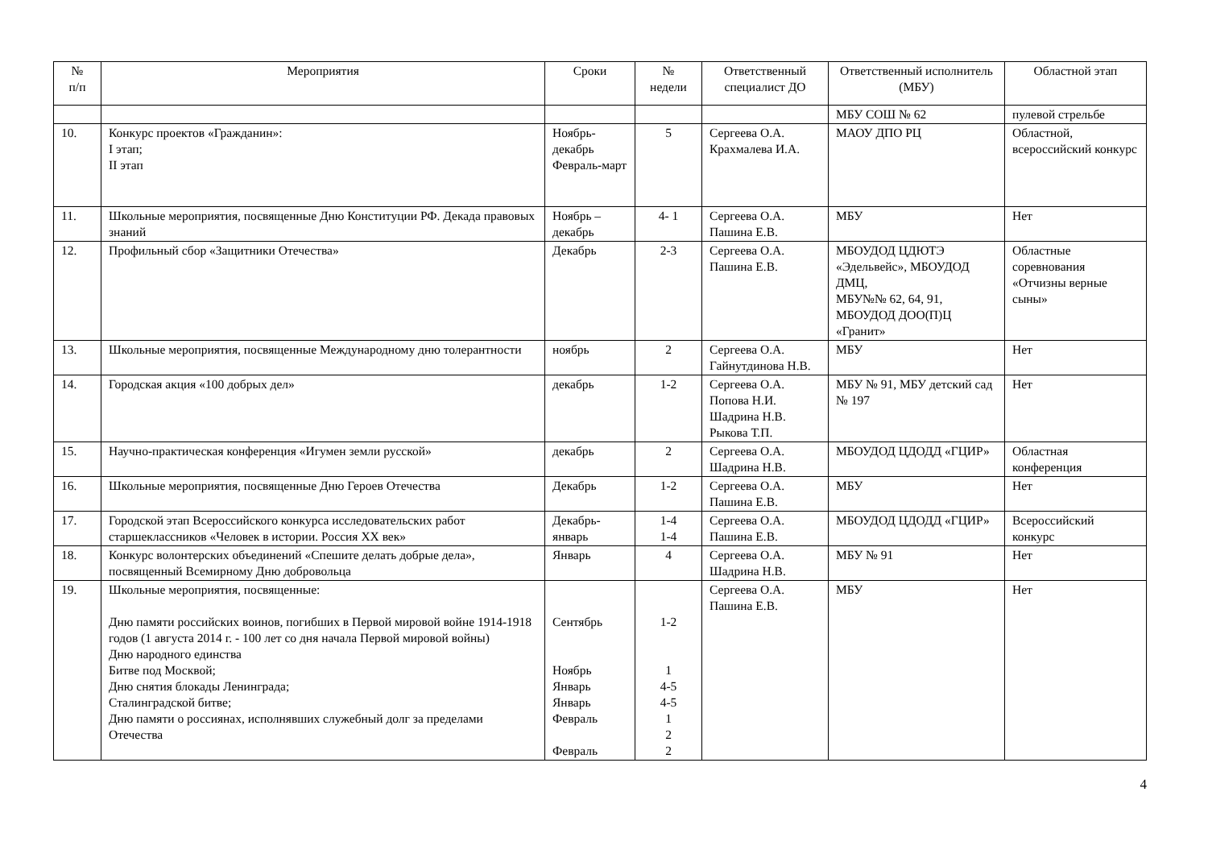| № п/п | Мероприятия | Сроки | № недели | Ответственный специалист ДО | Ответственный исполнитель (МБУ) | Областной этап |
| --- | --- | --- | --- | --- | --- | --- |
| | | | | | МБУ СОШ № 62 | пулевой стрельбе |
| 10. | Конкурс проектов «Гражданин»: I этап; II этап | Ноябрь-декабрь Февраль-март | 5 | Сергеева О.А. Крахмалева И.А. | МАОУ ДПО РЦ | Областной, всероссийский конкурс |
| 11. | Школьные мероприятия, посвященные Дню Конституции РФ. Декада правовых знаний | Ноябрь – декабрь | 4- 1 | Сергеева О.А. Пашина Е.В. | МБУ | Нет |
| 12. | Профильный сбор «Защитники Отечества» | Декабрь | 2-3 | Сергеева О.А. Пашина Е.В. | МБОУДОД ЦДЮТЭ «Эдельвейс», МБОУДОД ДМЦ, МБУ№№ 62, 64, 91, МБОУДОД ДОО(П)Ц «Гранит» | Областные соревнования «Отчизны верные сыны» |
| 13. | Школьные мероприятия, посвященные Международному дню толерантности | ноябрь | 2 | Сергеева О.А. Гайнутдинова Н.В. | МБУ | Нет |
| 14. | Городская акция «100 добрых дел» | декабрь | 1-2 | Сергеева О.А. Попова Н.И. Шадрина Н.В. Рыкова Т.П. | МБУ № 91, МБУ детский сад № 197 | Нет |
| 15. | Научно-практическая конференция «Игумен земли русской» | декабрь | 2 | Сергеева О.А. Шадрина Н.В. | МБОУДОД ЦДОДД «ГЦИР» | Областная конференция |
| 16. | Школьные мероприятия, посвященные Дню Героев Отечества | Декабрь | 1-2 | Сергеева О.А. Пашина Е.В. | МБУ | Нет |
| 17. | Городской этап Всероссийского конкурса исследовательских работ старшеклассников «Человек в истории. Россия XX век» | Декабрь-январь | 1-4 1-4 | Сергеева О.А. Пашина Е.В. | МБОУДОД ЦДОДД «ГЦИР» | Всероссийский конкурс |
| 18. | Конкурс волонтерских объединений «Спешите делать добрые дела», посвященный Всемирному Дню добровольца | Январь | 4 | Сергеева О.А. Шадрина Н.В. | МБУ № 91 | Нет |
| 19. | Школьные мероприятия, посвященные: Дню памяти российских воинов, погибших в Первой мировой войне 1914-1918 годов (1 августа 2014 г. - 100 лет со дня начала Первой мировой войны) Дню народного единства Битве под Москвой; Дню снятия блокады Ленинграда; Сталинградской битве; Дню памяти о россиянах, исполнявших служебный долг за пределами Отечества | Сентябрь Ноябрь Январь Январь Февраль Февраль | 1-2 1 4-5 4-5 1 2 2 | Сергеева О.А. Пашина Е.В. | МБУ | Нет |
4